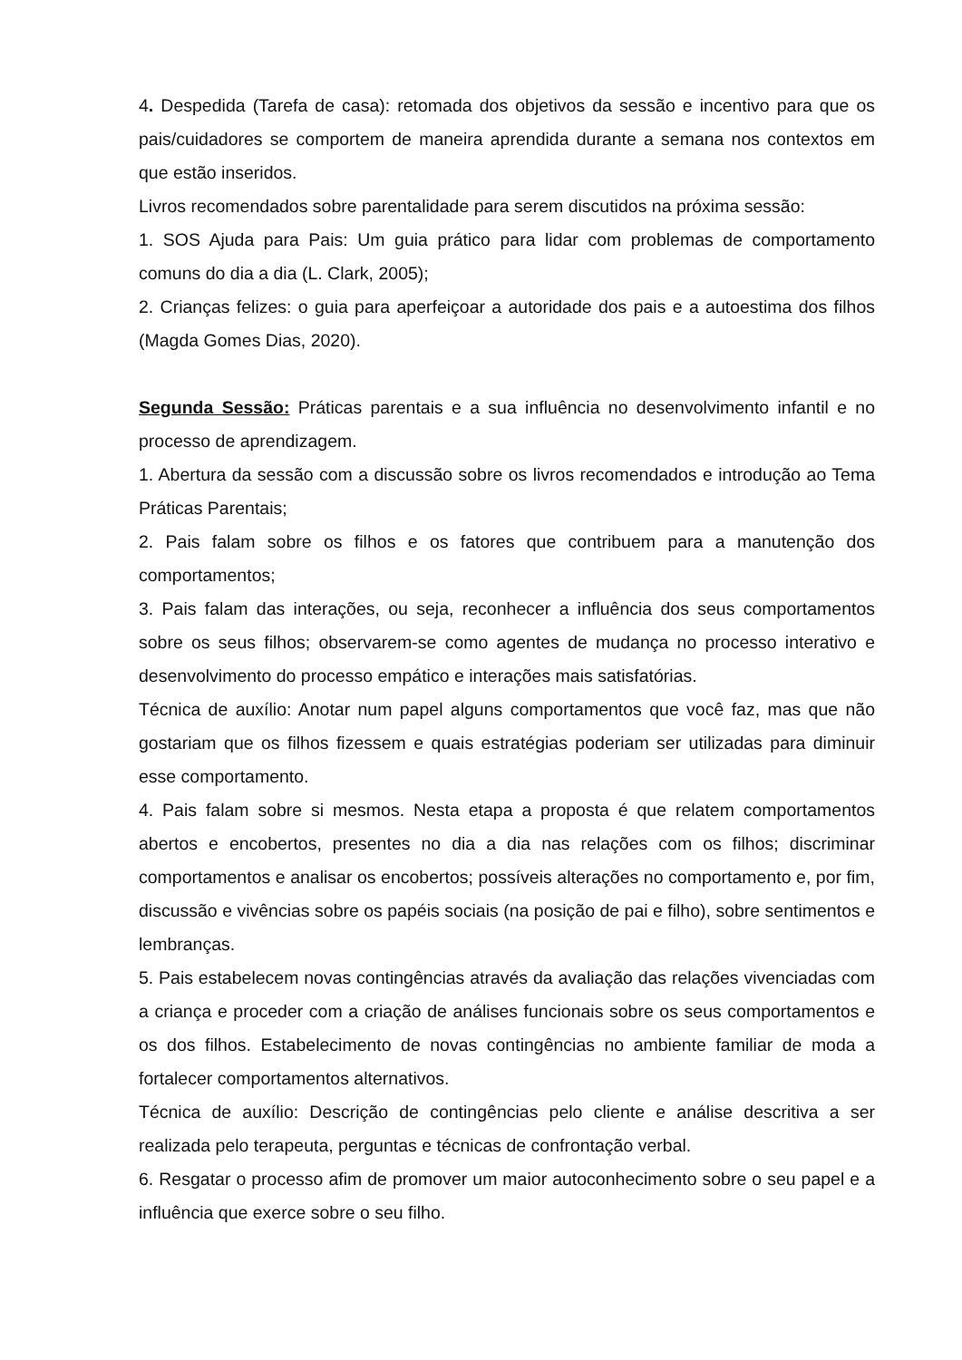4. Despedida (Tarefa de casa): retomada dos objetivos da sessão e incentivo para que os pais/cuidadores se comportem de maneira aprendida durante a semana nos contextos em que estão inseridos.
Livros recomendados sobre parentalidade para serem discutidos na próxima sessão:
1. SOS Ajuda para Pais: Um guia prático para lidar com problemas de comportamento comuns do dia a dia (L. Clark, 2005);
2. Crianças felizes: o guia para aperfeiçoar a autoridade dos pais e a autoestima dos filhos (Magda Gomes Dias, 2020).
Segunda Sessão: Práticas parentais e a sua influência no desenvolvimento infantil e no processo de aprendizagem.
1. Abertura da sessão com a discussão sobre os livros recomendados e introdução ao Tema Práticas Parentais;
2. Pais falam sobre os filhos e os fatores que contribuem para a manutenção dos comportamentos;
3. Pais falam das interações, ou seja, reconhecer a influência dos seus comportamentos sobre os seus filhos; observarem-se como agentes de mudança no processo interativo e desenvolvimento do processo empático e interações mais satisfatórias.
Técnica de auxílio: Anotar num papel alguns comportamentos que você faz, mas que não gostariam que os filhos fizessem e quais estratégias poderiam ser utilizadas para diminuir esse comportamento.
4. Pais falam sobre si mesmos. Nesta etapa a proposta é que relatem comportamentos abertos e encobertos, presentes no dia a dia nas relações com os filhos; discriminar comportamentos e analisar os encobertos; possíveis alterações no comportamento e, por fim, discussão e vivências sobre os papéis sociais (na posição de pai e filho), sobre sentimentos e lembranças.
5. Pais estabelecem novas contingências através da avaliação das relações vivenciadas com a criança e proceder com a criação de análises funcionais sobre os seus comportamentos e os dos filhos. Estabelecimento de novas contingências no ambiente familiar de moda a fortalecer comportamentos alternativos.
Técnica de auxílio: Descrição de contingências pelo cliente e análise descritiva a ser realizada pelo terapeuta, perguntas e técnicas de confrontação verbal.
6. Resgatar o processo afim de promover um maior autoconhecimento sobre o seu papel e a influência que exerce sobre o seu filho.